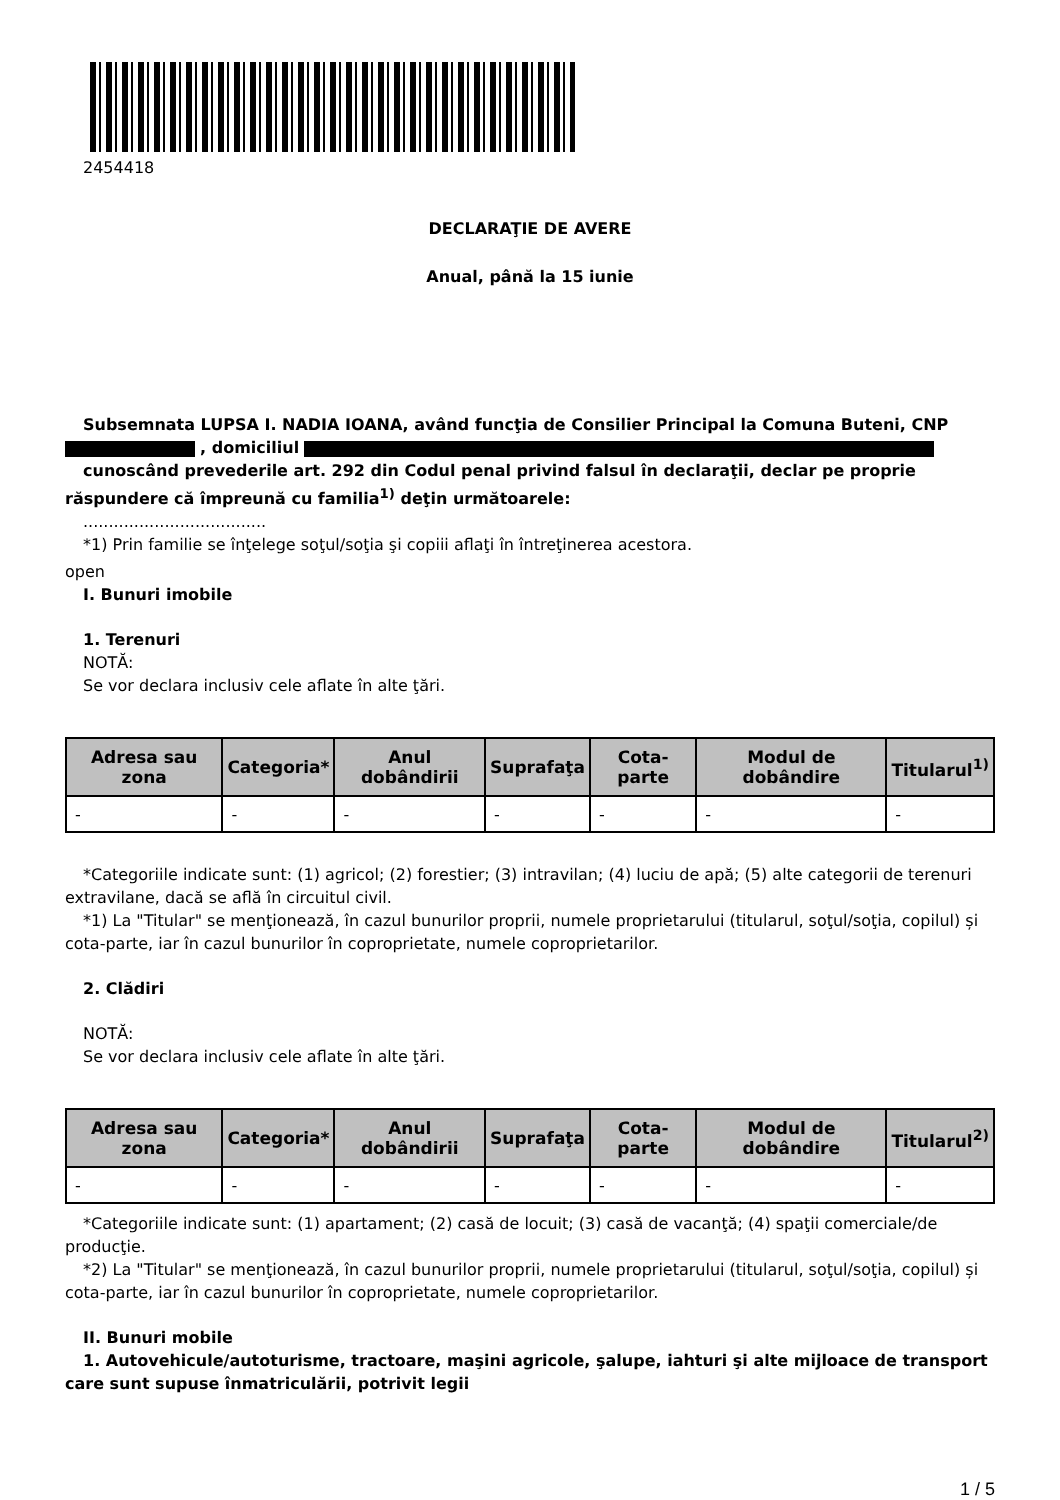2454418
DECLARAŢIE DE AVERE
Anual, până la 15 iunie
Subsemnata LUPSA I. NADIA IOANA, având funcţia de Consilier Principal la Comuna Buteni, CNP
, domiciliul
cunoscând prevederile art. 292 din Codul penal privind falsul în declaraţii, declar pe proprie răspundere că împreună cu familia<sup>1)</sup> deţin următoarele:
....................................
*1) Prin familie se înţelege soţul/soţia şi copiii aflaţi în întreţinerea acestora.
open
I. Bunuri imobile
1. Terenuri
NOTĂ:
Se vor declara inclusiv cele aflate în alte ţări.
| Adresa sau zona | Categoria* | Anul dobândirii | Suprafaţa | Cota-parte | Modul de dobândire | Titularul<sup>1)</sup> |
| --- | --- | --- | --- | --- | --- | --- |
| - | - | - | - | - | - | - |
*Categoriile indicate sunt: (1) agricol; (2) forestier; (3) intravilan; (4) luciu de apă; (5) alte categorii de terenuri extravilane, dacă se află în circuitul civil.
*1) La "Titular" se menţionează, în cazul bunurilor proprii, numele proprietarului (titularul, soţul/soţia, copilul) și cota-parte, iar în cazul bunurilor în coproprietate, numele coproprietarilor.
2. Clădiri
NOTĂ:
Se vor declara inclusiv cele aflate în alte ţări.
| Adresa sau zona | Categoria* | Anul dobândirii | Suprafaţa | Cota-parte | Modul de dobândire | Titularul<sup>2)</sup> |
| --- | --- | --- | --- | --- | --- | --- |
| - | - | - | - | - | - | - |
*Categoriile indicate sunt: (1) apartament; (2) casă de locuit; (3) casă de vacanţă; (4) spaţii comerciale/de producţie.
*2) La "Titular" se menţionează, în cazul bunurilor proprii, numele proprietarului (titularul, soţul/soţia, copilul) și cota-parte, iar în cazul bunurilor în coproprietate, numele coproprietarilor.
II. Bunuri mobile
1. Autovehicule/autoturisme, tractoare, maşini agricole, şalupe, iahturi şi alte mijloace de transport care sunt supuse înmatriculării, potrivit legii
1 / 5